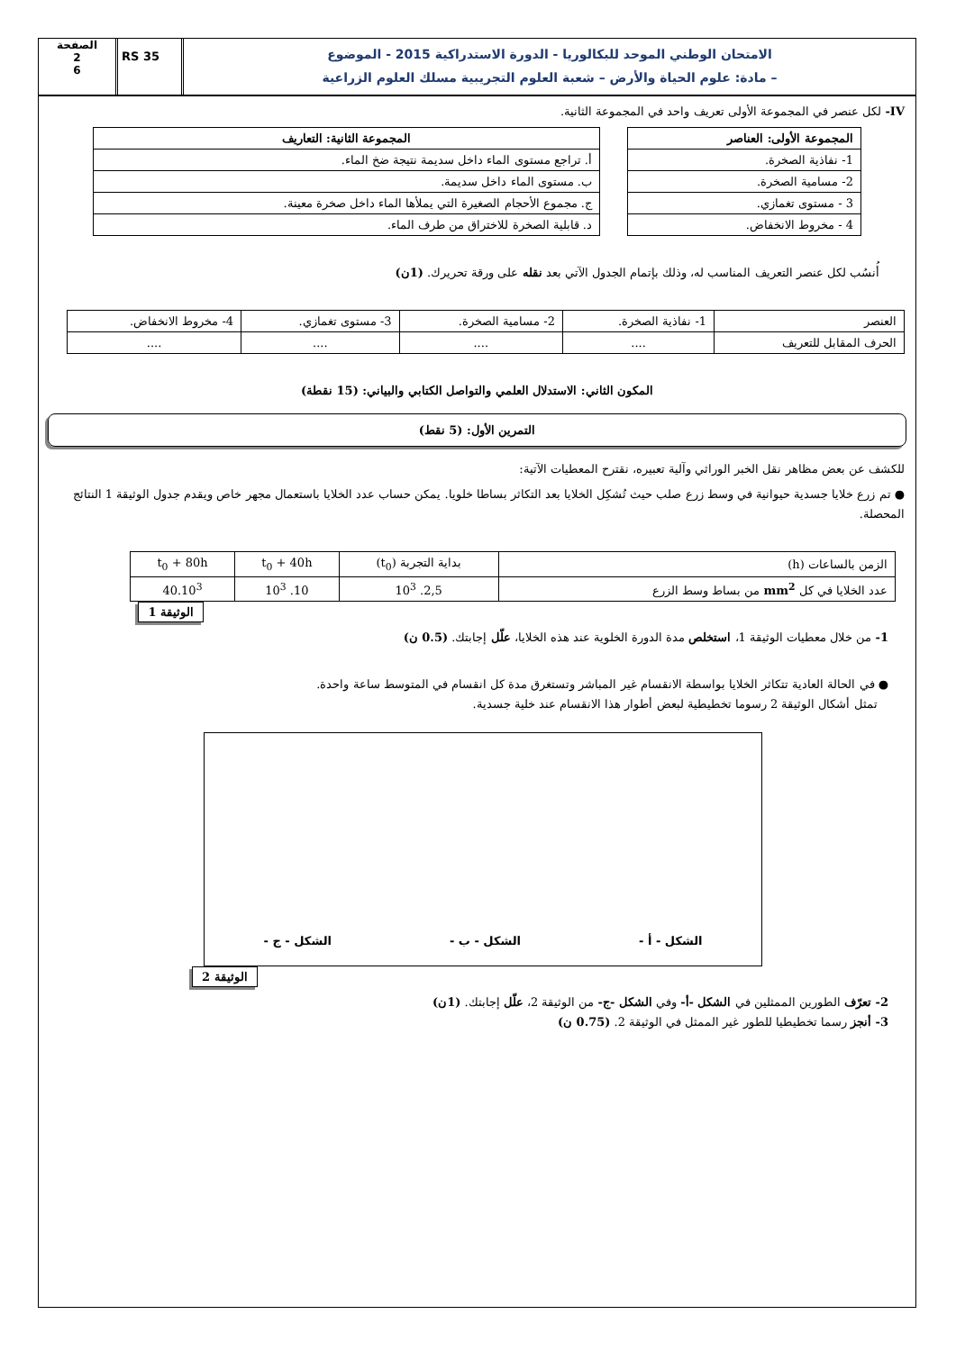الامتحان الوطني الموحد للبكالوريا - الدورة الاستدراكية 2015 - الموضوع
– مادة: علوم الحياة والأرض – شعبة العلوم التجريبية مسلك العلوم الزراعية
RS 35
الصفحة
2
6
IV- لكل عنصر في المجموعة الأولى تعريف واحد في المجموعة الثانية.
| المجموعة الأولى : العناصر |
| --- |
| 1- نفاذية الصخرة. |
| 2- مسامية الصخرة. |
| 3 - مستوى تغمازي. |
| 4 - مخروط الانخفاض. |
| المجموعة الثانية : التعاريف |
| --- |
| أ. تراجع مستوى الماء داخل سديمة نتيجة ضخ الماء. |
| ب. مستوى الماء داخل سديمة. |
| ج. مجموع الأحجام الصغيرة التي يملأها الماء داخل صخرة معينة. |
| د. قابلية الصخرة للاختراق من طرف الماء. |
أُنسُب لكل عنصر التعريف المناسب له، وذلك بإتمام الجدول الآتي بعد نقله على ورقة تحريرك. (1ن)
| العنصر | 1- نفاذية الصخرة. | 2- مسامية الصخرة. | 3- مستوى تغمازي. | 4- مخروط الانخفاض. |
| الحرف المقابل للتعريف | .... | .... | .... | .... |
المكون الثاني: الاستدلال العلمي والتواصل الكتابي والبياني: (15 نقطة)
التمرين الأول: (5 نقط)
للكشف عن بعض مظاهر نقل الخبر الوراثي وآلية تعبيره، نقترح المعطيات الآتية:
● تم زرع خلايا جسدية حيوانية في وسط زرع صلب حيث تُشكِل الخلايا بعد التكاثر بساطا خلويا. يمكن حساب عدد الخلايا باستعمال مجهر خاص ويقدم جدول الوثيقة 1 النتائج المحصلة.
| الزمن بالساعات (h) | بداية التجربة (t<sub>0</sub>) | t<sub>0</sub> + 40h | t<sub>0</sub> + 80h |
| عدد الخلايا في كل mm<sup>2</sup> من بساط وسط الزرع | 2,5. 10<sup>3</sup> | 10. 10<sup>3</sup> | 40.10<sup>3</sup> |
الوثيقة 1
1- من خلال معطيات الوثيقة 1، استخلص مدة الدورة الخلوية عند هذه الخلايا، علّل إجابتك. (0.5 ن)
● في الحالة العادية تتكاثر الخلايا بواسطة الانقسام غير المباشر وتستغرق مدة كل انقسام في المتوسط ساعة واحدة.
تمثل أشكال الوثيقة 2 رسوما تخطيطية لبعض أطوار هذا الانقسام عند خلية جسدية.
الشكل - أ -
الشكل - ب -
الشكل - ج -
الوثيقة 2
2- تعرّف الطورين الممثلين في الشكل -أ- وفي الشكل -ج- من الوثيقة 2، علّل إجابتك. (1ن)
3- أنجز رسما تخطيطيا للطور غير الممثل في الوثيقة 2. (0.75 ن)